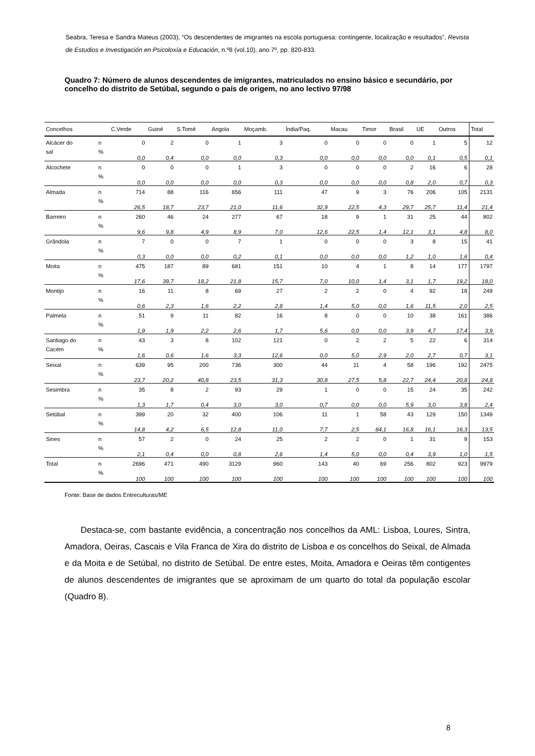Seabra, Teresa e Sandra Mateus (2003), “Os descendentes de imigrantes na escola portuguesa: contingente, localização e resultados”, Revista de Estudios e Investigación en Psicoloxía e Educación, n.º8 (vol.10), ano 7º, pp. 820-833.
Quadro 7: Número de alunos descendentes de imigrantes, matriculados no ensino básico e secundário, por concelho do distrito de Setúbal, segundo o país de origem, no ano lectivo 97/98
| Concelhos | | C.Verde | Guiné | S.Tomé | Angola | Moçamb. | Índia/Paq. | Macau | Timor | Brasil | UE | Outros | Total |
| --- | --- | --- | --- | --- | --- | --- | --- | --- | --- | --- | --- | --- | --- |
| Alcácer do | n | 0 | 2 | 0 | 1 | 3 | 0 | 0 | 0 | 0 | 1 | 5 | 12 |
| sal | % | 0,0 | 0,4 | 0,0 | 0,0 | 0,3 | 0,0 | 0,0 | 0,0 | 0,0 | 0,1 | 0,5 | 0,1 |
| Alcochete | n | 0 | 0 | 0 | 1 | 3 | 0 | 0 | 0 | 2 | 16 | 6 | 28 |
| | % | 0,0 | 0,0 | 0,0 | 0,0 | 0,3 | 0,0 | 0,0 | 0,0 | 0,8 | 2,0 | 0,7 | 0,3 |
| Almada | n | 714 | 88 | 116 | 656 | 111 | 47 | 9 | 3 | 76 | 206 | 105 | 2131 |
| | % | 26,5 | 18,7 | 23,7 | 21,0 | 11,6 | 32,9 | 22,5 | 4,3 | 29,7 | 25,7 | 11,4 | 21,4 |
| Barreiro | n | 260 | 46 | 24 | 277 | 67 | 18 | 9 | 1 | 31 | 25 | 44 | 802 |
| | % | 9,6 | 9,8 | 4,9 | 8,9 | 7,0 | 12,6 | 22,5 | 1,4 | 12,1 | 3,1 | 4,8 | 8,0 |
| Grândola | n | 7 | 0 | 0 | 7 | 1 | 0 | 0 | 0 | 3 | 8 | 15 | 41 |
| | % | 0,3 | 0,0 | 0,0 | 0,2 | 0,1 | 0,0 | 0,0 | 0,0 | 1,2 | 1,0 | 1,6 | 0,4 |
| Moita | n | 475 | 187 | 89 | 681 | 151 | 10 | 4 | 1 | 8 | 14 | 177 | 1797 |
| | % | 17,6 | 39,7 | 18,2 | 21,8 | 15,7 | 7,0 | 10,0 | 1,4 | 3,1 | 1,7 | 19,2 | 18,0 |
| Montijo | n | 16 | 11 | 8 | 69 | 27 | 2 | 2 | 0 | 4 | 92 | 18 | 249 |
| | % | 0,6 | 2,3 | 1,6 | 2,2 | 2,8 | 1,4 | 5,0 | 0,0 | 1,6 | 11,5 | 2,0 | 2,5 |
| Palmela | n | 51 | 9 | 11 | 82 | 16 | 8 | 0 | 0 | 10 | 38 | 161 | 386 |
| | % | 1,9 | 1,9 | 2,2 | 2,6 | 1,7 | 5,6 | 0,0 | 0,0 | 3,9 | 4,7 | 17,4 | 3,9 |
| Santiago do | n | 43 | 3 | 8 | 102 | 121 | 0 | 2 | 2 | 5 | 22 | 6 | 314 |
| Cacém | % | 1,6 | 0,6 | 1,6 | 3,3 | 12,6 | 0,0 | 5,0 | 2,9 | 2,0 | 2,7 | 0,7 | 3,1 |
| Seixal | n | 639 | 95 | 200 | 736 | 300 | 44 | 11 | 4 | 58 | 196 | 192 | 2475 |
| | % | 23,7 | 20,2 | 40,8 | 23,5 | 31,3 | 30,8 | 27,5 | 5,8 | 22,7 | 24,4 | 20,8 | 24,8 |
| Sesimbra | n | 35 | 8 | 2 | 93 | 29 | 1 | 0 | 0 | 15 | 24 | 35 | 242 |
| | % | 1,3 | 1,7 | 0,4 | 3,0 | 3,0 | 0,7 | 0,0 | 0,0 | 5,9 | 3,0 | 3,8 | 2,4 |
| Setúbal | n | 399 | 20 | 32 | 400 | 106 | 11 | 1 | 58 | 43 | 129 | 150 | 1349 |
| | % | 14,8 | 4,2 | 6,5 | 12,8 | 11,0 | 7,7 | 2,5 | 84,1 | 16,8 | 16,1 | 16,3 | 13,5 |
| Sines | n | 57 | 2 | 0 | 24 | 25 | 2 | 2 | 0 | 1 | 31 | 9 | 153 |
| | % | 2,1 | 0,4 | 0,0 | 0,8 | 2,6 | 1,4 | 5,0 | 0,0 | 0,4 | 3,9 | 1,0 | 1,5 |
| Total | n | 2696 | 471 | 490 | 3129 | 960 | 143 | 40 | 69 | 256 | 802 | 923 | 9979 |
| | % | 100 | 100 | 100 | 100 | 100 | 100 | 100 | 100 | 100 | 100 | 100 | 100 |
Fonte: Base de dados Entreculturas/ME
Destaca-se, com bastante evidência, a concentração nos concelhos da AML: Lisboa, Loures, Sintra, Amadora, Oeiras, Cascais e Vila Franca de Xira do distrito de Lisboa e os concelhos do Seixal, de Almada e da Moita e de Setúbal, no distrito de Setúbal. De entre estes, Moita, Amadora e Oeiras têm contigentes de alunos descendentes de imigrantes que se aproximam de um quarto do total da população escolar (Quadro 8).
8